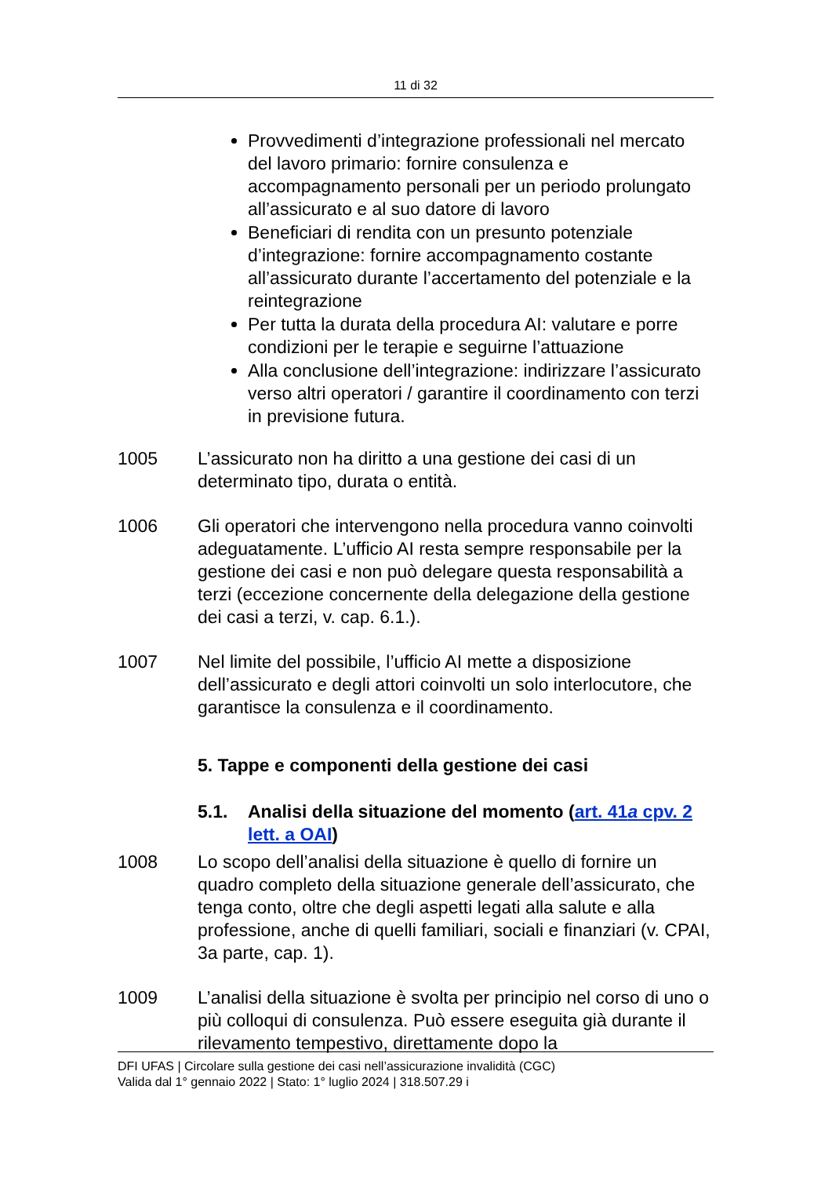11 di 32
Provvedimenti d’integrazione professionali nel mercato del lavoro primario: fornire consulenza e accompagnamento personali per un periodo prolungato all’assicurato e al suo datore di lavoro
Beneficiari di rendita con un presunto potenziale d’integrazione: fornire accompagnamento costante all’assicurato durante l’accertamento del potenziale e la reintegrazione
Per tutta la durata della procedura AI: valutare e porre condizioni per le terapie e seguirne l’attuazione
Alla conclusione dell’integrazione: indirizzare l’assicurato verso altri operatori / garantire il coordinamento con terzi in previsione futura.
1005 L’assicurato non ha diritto a una gestione dei casi di un determinato tipo, durata o entità.
1006 Gli operatori che intervengono nella procedura vanno coinvolti adeguatamente. L’ufficio AI resta sempre responsabile per la gestione dei casi e non può delegare questa responsabilità a terzi (eccezione concernente della delegazione della gestione dei casi a terzi, v. cap. 6.1.).
1007 Nel limite del possibile, l’ufficio AI mette a disposizione dell’assicurato e degli attori coinvolti un solo interlocutore, che garantisce la consulenza e il coordinamento.
5. Tappe e componenti della gestione dei casi
5.1. Analisi della situazione del momento (art. 41a cpv. 2 lett. a OAI)
1008 Lo scopo dell’analisi della situazione è quello di fornire un quadro completo della situazione generale dell’assicurato, che tenga conto, oltre che degli aspetti legati alla salute e alla professione, anche di quelli familiari, sociali e finanziari (v. CPAI, 3a parte, cap. 1).
1009 L’analisi della situazione è svolta per principio nel corso di uno o più colloqui di consulenza. Può essere eseguita già durante il rilevamento tempestivo, direttamente dopo la
DFI UFAS | Circolare sulla gestione dei casi nell’assicurazione invalidità (CGC)
Valida dal 1° gennaio 2022 | Stato: 1° luglio 2024 | 318.507.29 i